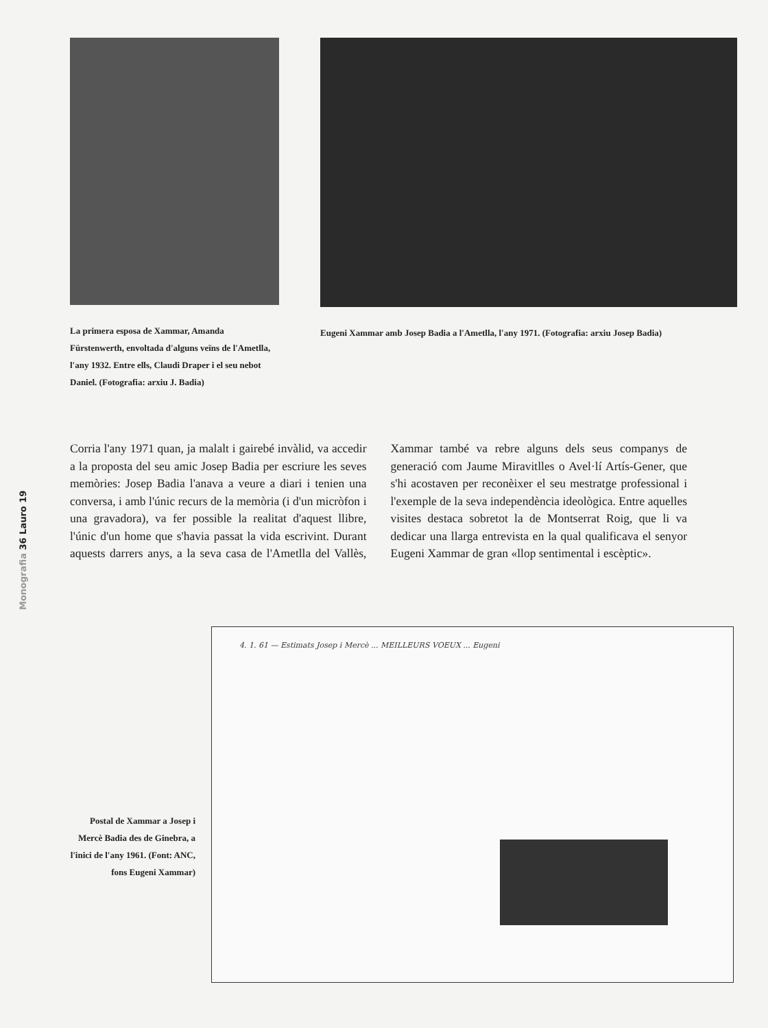Monografia 36 Lauro 19
La primera esposa de Xammar, Amanda Fürstenwerth, envoltada d'alguns veïns de l'Ametlla, l'any 1932. Entre ells, Claudi Draper i el seu nebot Daniel. (Fotografia: arxiu J. Badia)
Eugeni Xammar amb Josep Badia a l'Ametlla, l'any 1971. (Fotografia: arxiu Josep Badia)
Corria l'any 1971 quan, ja malalt i gairebé invàlid, va accedir a la proposta del seu amic Josep Badia per escriure les seves memòries: Josep Badia l'anava a veure a diari i tenien una conversa, i amb l'únic recurs de la memòria (i d'un micròfon i una gravadora), va fer possible la realitat d'aquest llibre, l'únic d'un home que s'havia passat la vida escrivint. Durant aquests darrers anys, a la seva casa de l'Ametlla del Vallès, Xammar també va rebre alguns dels seus companys de generació com Jaume Miravitlles o Avel·lí Artís-Gener, que s'hi acostaven per reconèixer el seu mestratge professional i l'exemple de la seva independència ideològica. Entre aquelles visites destaca sobretot la de Montserrat Roig, que li va dedicar una llarga entrevista en la qual qualificava el senyor Eugeni Xammar de gran «llop sentimental i escèptic».
Postal de Xammar a Josep i Mercè Badia des de Ginebra, a l'inici de l'any 1961. (Font: ANC, fons Eugeni Xammar)
4. 1. 61 — Estimats Josep i Mercè ... MEILLEURS VOEUX ... Eugeni